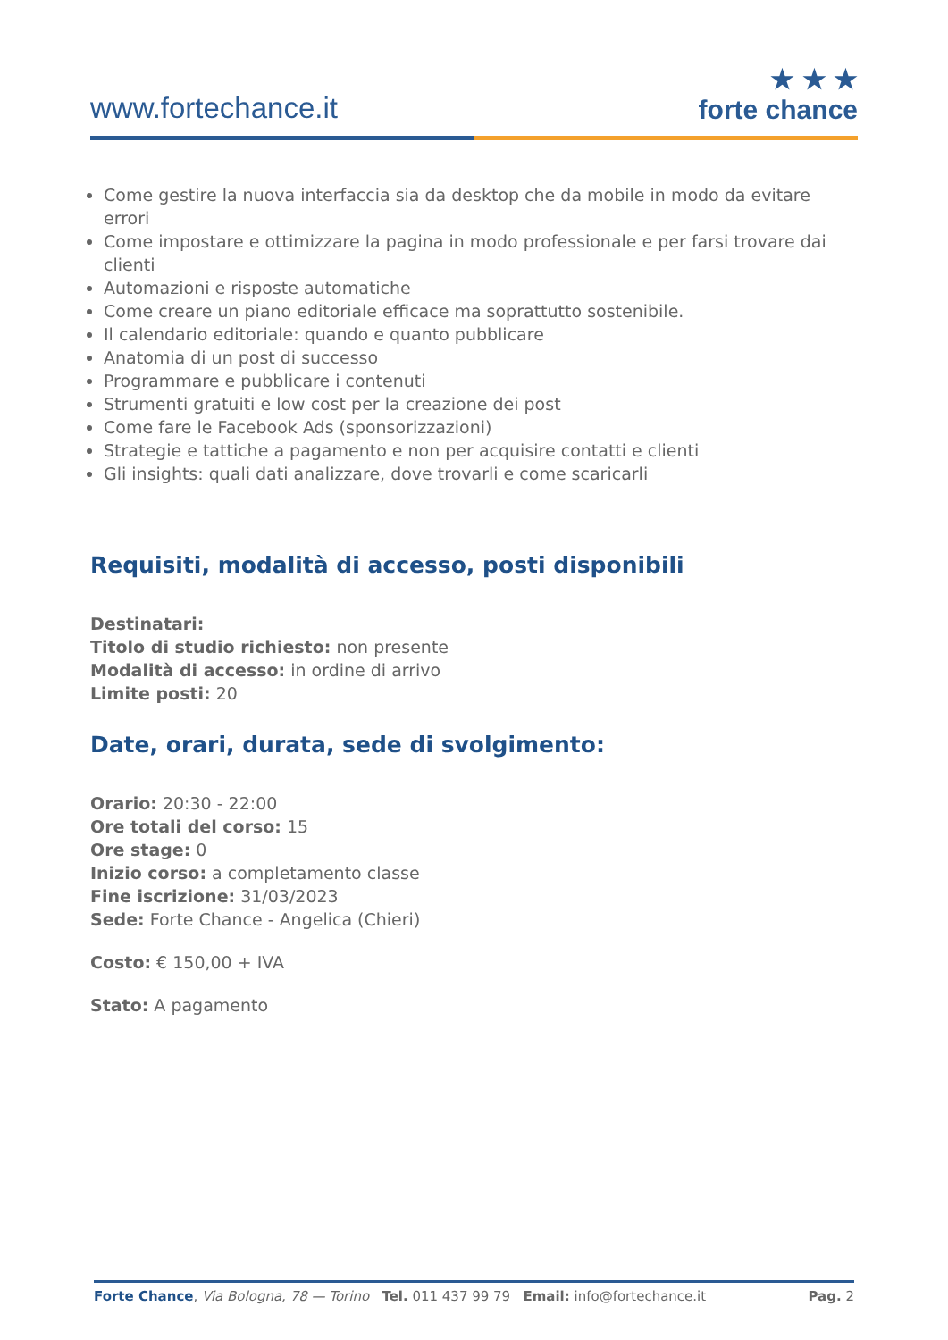www.fortechance.it
★ ★ ★
forte chance
Come gestire la nuova interfaccia sia da desktop che da mobile in modo da evitare errori
Come impostare e ottimizzare la pagina in modo professionale e per farsi trovare dai clienti
Automazioni e risposte automatiche
Come creare un piano editoriale efficace ma soprattutto sostenibile.
Il calendario editoriale: quando e quanto pubblicare
Anatomia di un post di successo
Programmare e pubblicare i contenuti
Strumenti gratuiti e low cost per la creazione dei post
Come fare le Facebook Ads (sponsorizzazioni)
Strategie e tattiche a pagamento e non per acquisire contatti e clienti
Gli insights: quali dati analizzare, dove trovarli e come scaricarli
Requisiti, modalità di accesso, posti disponibili
Destinatari:
Titolo di studio richiesto: non presente
Modalità di accesso: in ordine di arrivo
Limite posti: 20
Date, orari, durata, sede di svolgimento:
Orario: 20:30 - 22:00
Ore totali del corso: 15
Ore stage: 0
Inizio corso: a completamento classe
Fine iscrizione: 31/03/2023
Sede: Forte Chance - Angelica (Chieri)
Costo: € 150,00 + IVA
Stato: A pagamento
Forte Chance, Via Bologna, 78 — Torino Tel. 011 437 99 79 Email: info@fortechance.it Pag. 2